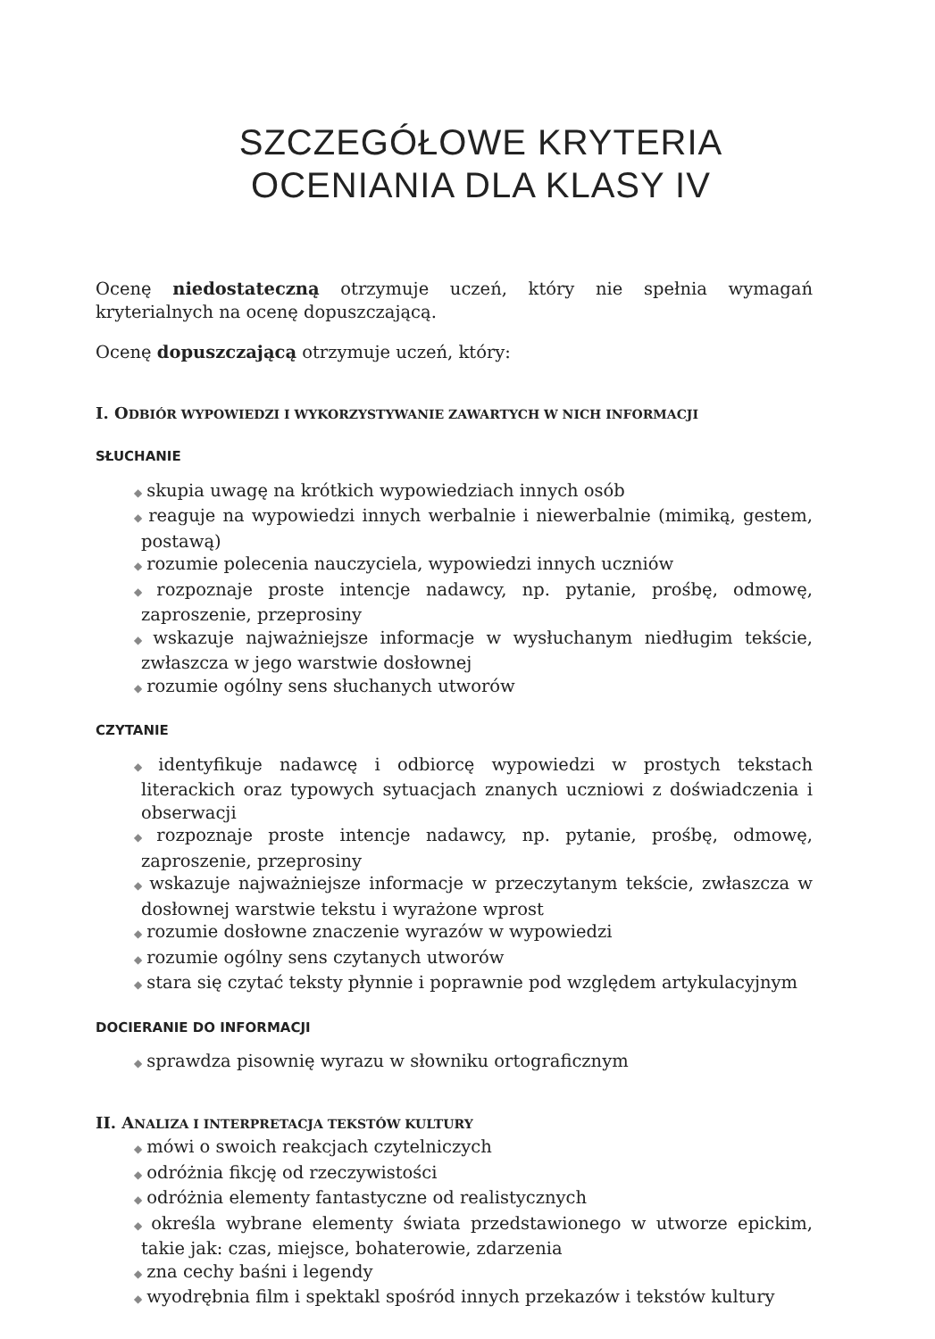SZCZEGÓŁOWE KRYTERIA
OCENIANIA DLA KLASY IV
Ocenę niedostateczną otrzymuje uczeń, który nie spełnia wymagań kryterialnych na ocenę dopuszczającą.
Ocenę dopuszczającą otrzymuje uczeń, który:
I. ODBIÓR WYPOWIEDZI I WYKORZYSTYWANIE ZAWARTYCH W NICH INFORMACJI
SŁUCHANIE
◆ skupia uwagę na krótkich wypowiedziach innych osób
◆ reaguje na wypowiedzi innych werbalnie i niewerbalnie (mimiką, gestem, postawą)
◆ rozumie polecenia nauczyciela, wypowiedzi innych uczniów
◆ rozpoznaje proste intencje nadawcy, np. pytanie, prośbę, odmowę, zaproszenie, przeprosiny
◆ wskazuje najważniejsze informacje w wysłuchanym niedługim tekście, zwłaszcza w jego warstwie dosłownej
◆ rozumie ogólny sens słuchanych utworów
CZYTANIE
◆ identyfikuje nadawcę i odbiorcę wypowiedzi w prostych tekstach literackich oraz typowych sytuacjach znanych uczniowi z doświadczenia i obserwacji
◆ rozpoznaje proste intencje nadawcy, np. pytanie, prośbę, odmowę, zaproszenie, przeprosiny
◆ wskazuje najważniejsze informacje w przeczytanym tekście, zwłaszcza w dosłownej warstwie tekstu i wyrażone wprost
◆ rozumie dosłowne znaczenie wyrazów w wypowiedzi
◆ rozumie ogólny sens czytanych utworów
◆ stara się czytać teksty płynnie i poprawnie pod względem artykulacyjnym
DOCIERANIE DO INFORMACJI
◆ sprawdza pisownię wyrazu w słowniku ortograficznym
II. ANALIZA I INTERPRETACJA TEKSTÓW KULTURY
◆ mówi o swoich reakcjach czytelniczych
◆ odróżnia fikcję od rzeczywistości
◆ odróżnia elementy fantastyczne od realistycznych
◆ określa wybrane elementy świata przedstawionego w utworze epickim, takie jak: czas, miejsce, bohaterowie, zdarzenia
◆ zna cechy baśni i legendy
◆ wyodrębnia film i spektakl spośród innych przekazów i tekstów kultury